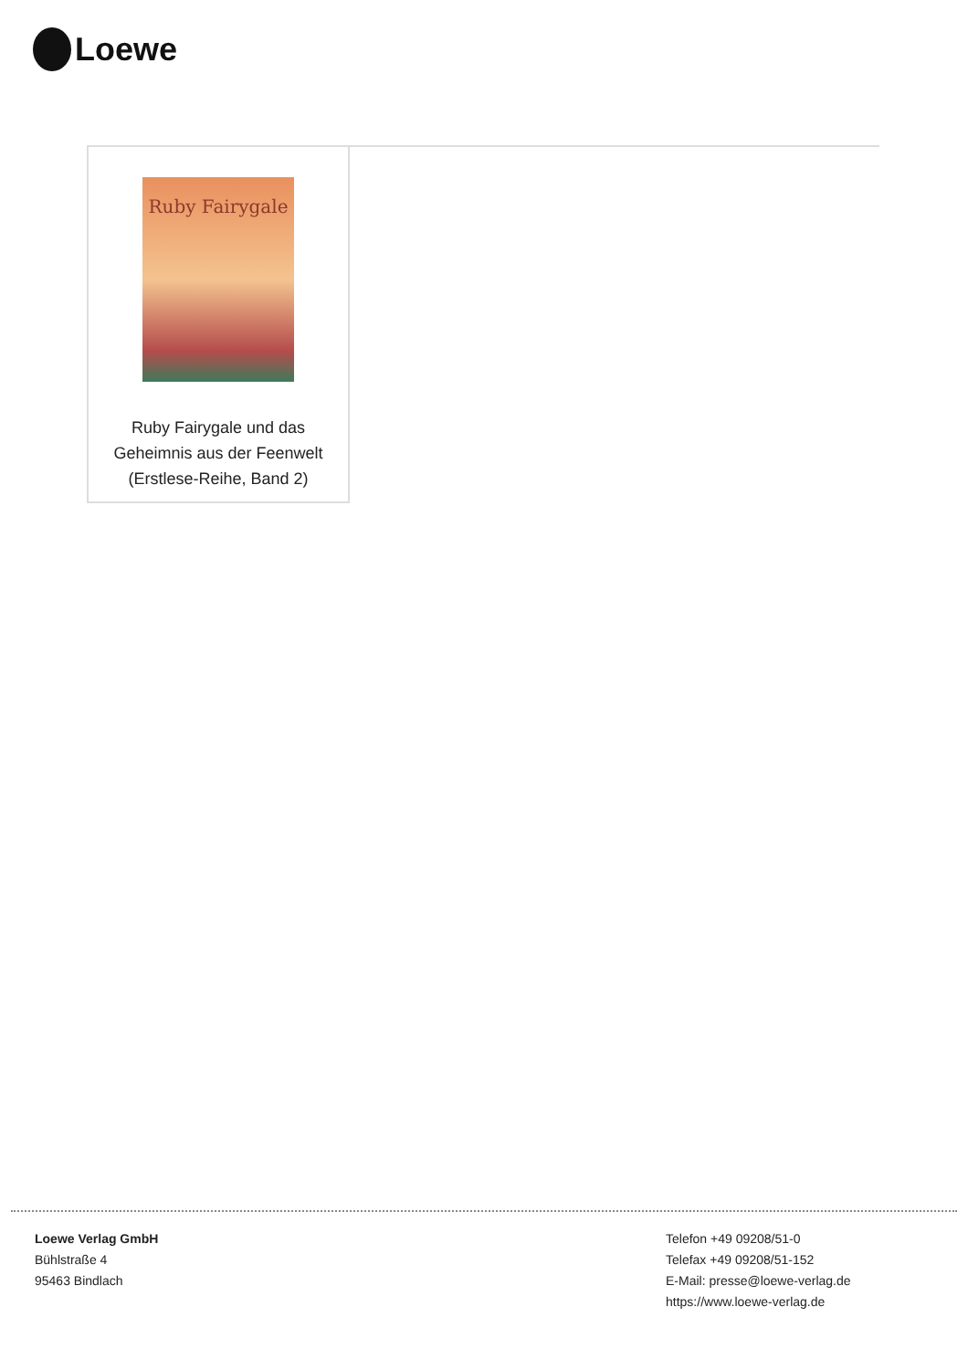Loewe
Ruby Fairygale
Ruby Fairygale und das Geheimnis aus der Feenwelt (Erstlese-Reihe, Band 2)
Loewe Verlag GmbH
Bühlstraße 4
95463 Bindlach
Telefon +49 09208/51-0
Telefax +49 09208/51-152
E-Mail: presse@loewe-verlag.de
https://www.loewe-verlag.de